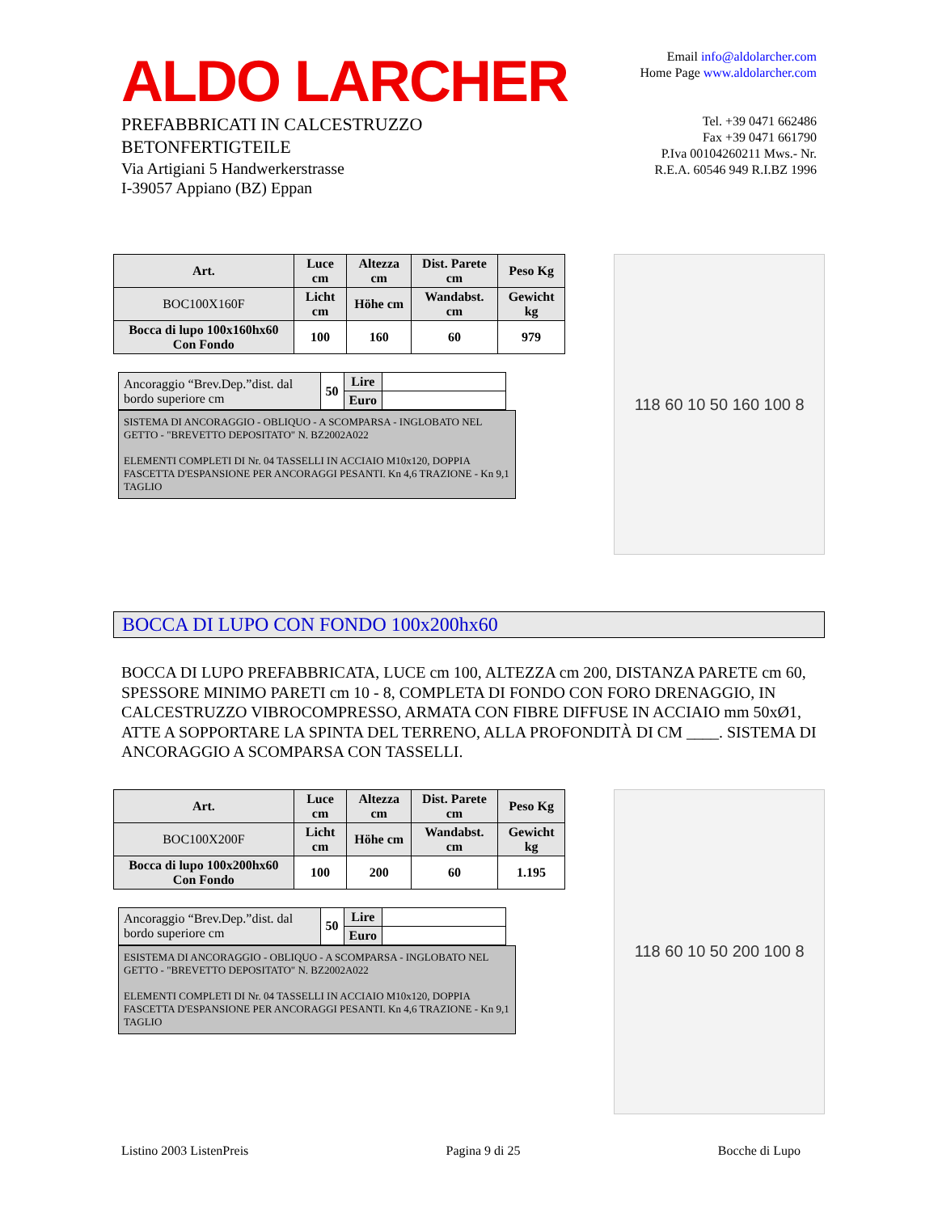ALDO LARCHER
PREFABBRICATI IN CALCESTRUZZO
BETONFERTIGTEILE
Via Artigiani 5 Handwerkerstrasse
I-39057 Appiano (BZ) Eppan
Email info@aldolarcher.com
Home Page www.aldolarcher.com
Tel. +39 0471 662486
Fax +39 0471 661790
P.Iva 00104260211 Mws.- Nr.
R.E.A. 60546 949 R.I.BZ 1996
| Art. | Luce cm | Altezza cm | Dist. Parete cm | Peso Kg |
| --- | --- | --- | --- | --- |
| BOC100X160F | Licht cm | Höhe cm | Wandabst. cm | Gewicht kg |
| Bocca di lupo 100x160hx60 Con Fondo | 100 | 160 | 60 | 979 |
| Ancoraggio “Brev.Dep.”dist. dal bordo superiore cm | 50 | Lire | |
| | | Euro | |
SISTEMA DI ANCORAGGIO - OBLIQUO - A SCOMPARSA - INGLOBATO NEL GETTO - "BREVETTO DEPOSITATO" N. BZ2002A022
ELEMENTI COMPLETI DI Nr. 04 TASSELLI IN ACCIAIO M10x120, DOPPIA FASCETTA D'ESPANSIONE PER ANCORAGGI PESANTI. Kn 4,6 TRAZIONE - Kn 9,1 TAGLIO
118 60 10 50 160 100 8
BOCCA DI LUPO CON FONDO 100x200hx60
BOCCA DI LUPO PREFABBRICATA, LUCE cm 100, ALTEZZA cm 200, DISTANZA PARETE cm 60, SPESSORE MINIMO PARETI cm 10 - 8, COMPLETA DI FONDO CON FORO DRENAGGIO, IN CALCESTRUZZO VIBROCOMPRESSO, ARMATA CON FIBRE DIFFUSE IN ACCIAIO mm 50xØ1, ATTE A SOPPORTARE LA SPINTA DEL TERRENO, ALLA PROFONDITÀ DI CM ____. SISTEMA DI ANCORAGGIO A SCOMPARSA CON TASSELLI.
| Art. | Luce cm | Altezza cm | Dist. Parete cm | Peso Kg |
| --- | --- | --- | --- | --- |
| BOC100X200F | Licht cm | Höhe cm | Wandabst. cm | Gewicht kg |
| Bocca di lupo 100x200hx60 Con Fondo | 100 | 200 | 60 | 1.195 |
| Ancoraggio “Brev.Dep.”dist. dal bordo superiore cm | 50 | Lire | |
| | | Euro | |
ESISTEMA DI ANCORAGGIO - OBLIQUO - A SCOMPARSA - INGLOBATO NEL GETTO - "BREVETTO DEPOSITATO" N. BZ2002A022
ELEMENTI COMPLETI DI Nr. 04 TASSELLI IN ACCIAIO M10x120, DOPPIA FASCETTA D'ESPANSIONE PER ANCORAGGI PESANTI. Kn 4,6 TRAZIONE - Kn 9,1 TAGLIO
118 60 10 50 200 100 8
Listino 2003 ListenPreis Pagina 9 di 25 Bocche di Lupo